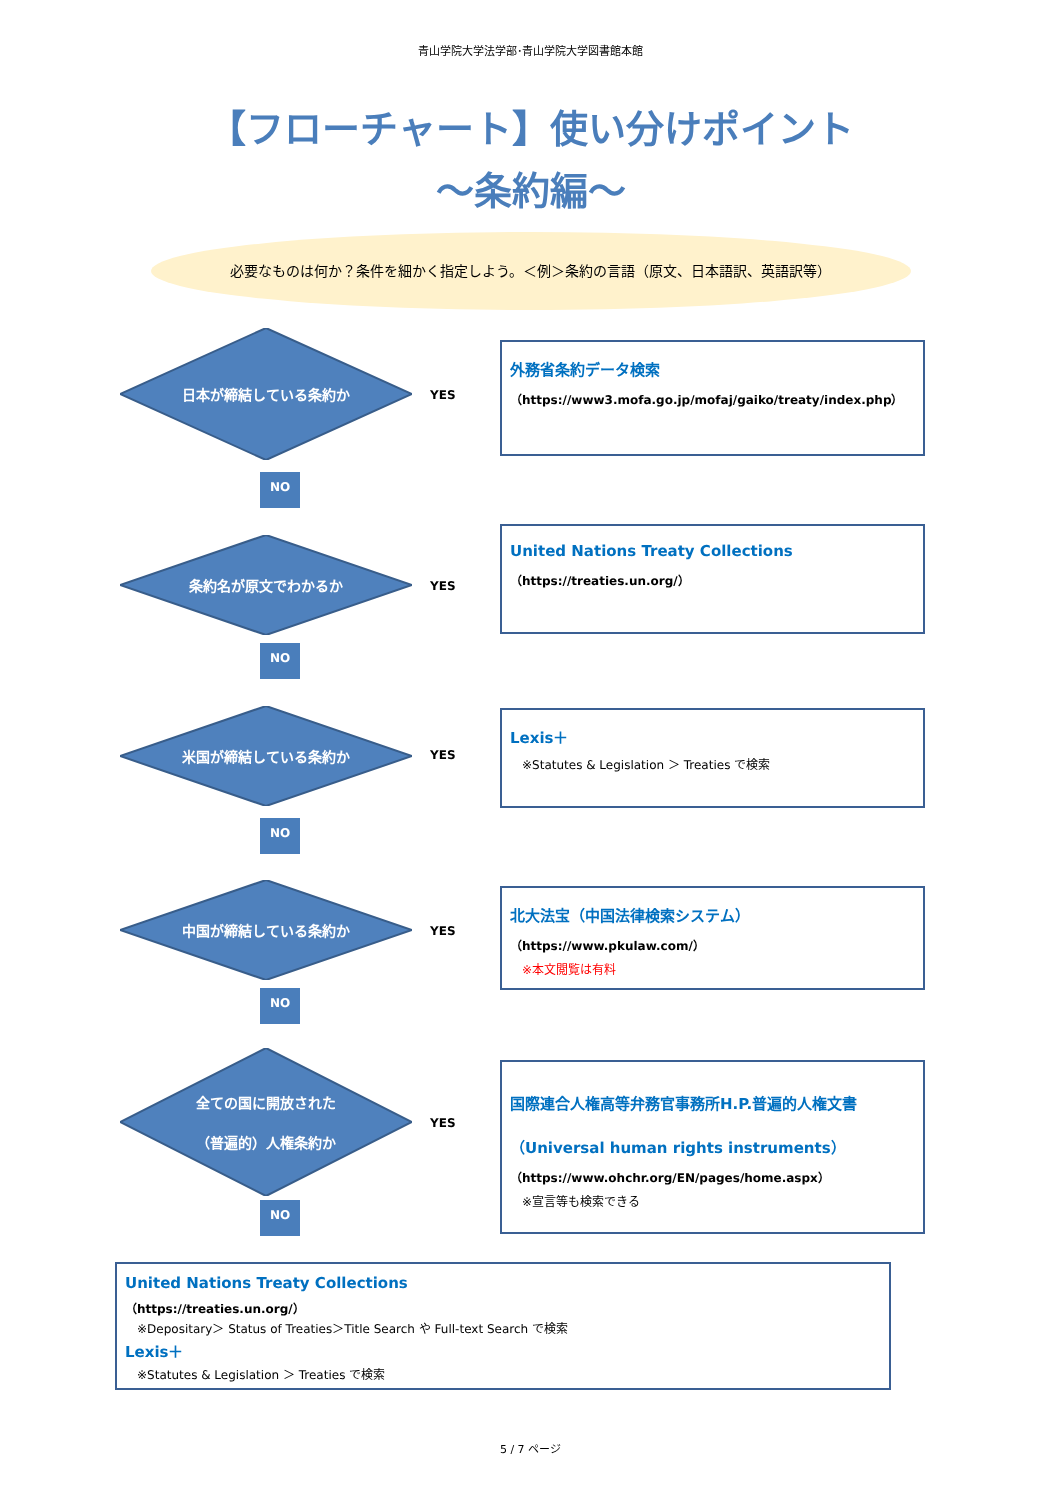青山学院大学法学部･青山学院大学図書館本館
【フローチャート】使い分けポイント
～条約編～
必要なものは何か？条件を細かく指定しよう。＜例＞条約の言語（原文、日本語訳、英語訳等）
日本が締結している条約か
YES
外務省条約データ検索
（https://www3.mofa.go.jp/mofaj/gaiko/treaty/index.php）
NO
条約名が原文でわかるか
YES
United Nations Treaty Collections
（https://treaties.un.org/）
NO
米国が締結している条約か
YES
Lexis＋
※Statutes & Legislation ＞ Treaties で検索
NO
中国が締結している条約か
YES
北大法宝（中国法律検索システム）
（https://www.pkulaw.com/）
※本文閲覧は有料
NO
全ての国に開放された
（普遍的）人権条約か
YES
国際連合人権高等弁務官事務所H.P.普遍的人権文書
（Universal human rights instruments）
（https://www.ohchr.org/EN/pages/home.aspx）
※宣言等も検索できる
NO
United Nations Treaty Collections
（https://treaties.un.org/）
※Depositary＞ Status of Treaties＞Title Search や Full-text Search で検索
Lexis＋
※Statutes & Legislation ＞ Treaties で検索
5 / 7 ページ